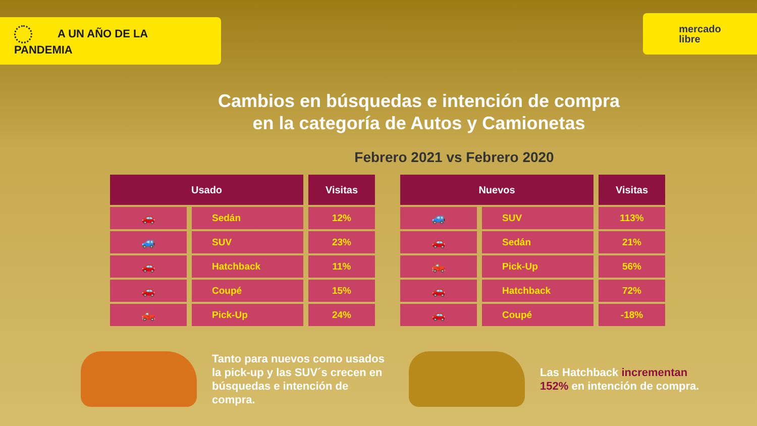A UN AÑO DE LA PANDEMIA
mercado
libre
Cambios en búsquedas e intención de compra
en la categoría de Autos y Camionetas
Febrero 2021 vs Febrero 2020
| Usado | | Visitas |
| --- | --- | --- |
| 🚗 | Sedán | 12% |
| 🚙 | SUV | 23% |
| 🚗 | Hatchback | 11% |
| 🚗 | Coupé | 15% |
| 🛻 | Pick-Up | 24% |
| Nuevos | | Visitas |
| --- | --- | --- |
| 🚙 | SUV | 113% |
| 🚗 | Sedán | 21% |
| 🛻 | Pick-Up | 56% |
| 🚗 | Hatchback | 72% |
| 🚗 | Coupé | -18% |
Tanto para nuevos como usados la pick-up y las SUV´s crecen en búsquedas e intención de compra.
Las Hatchback incrementan 152% en intención de compra.